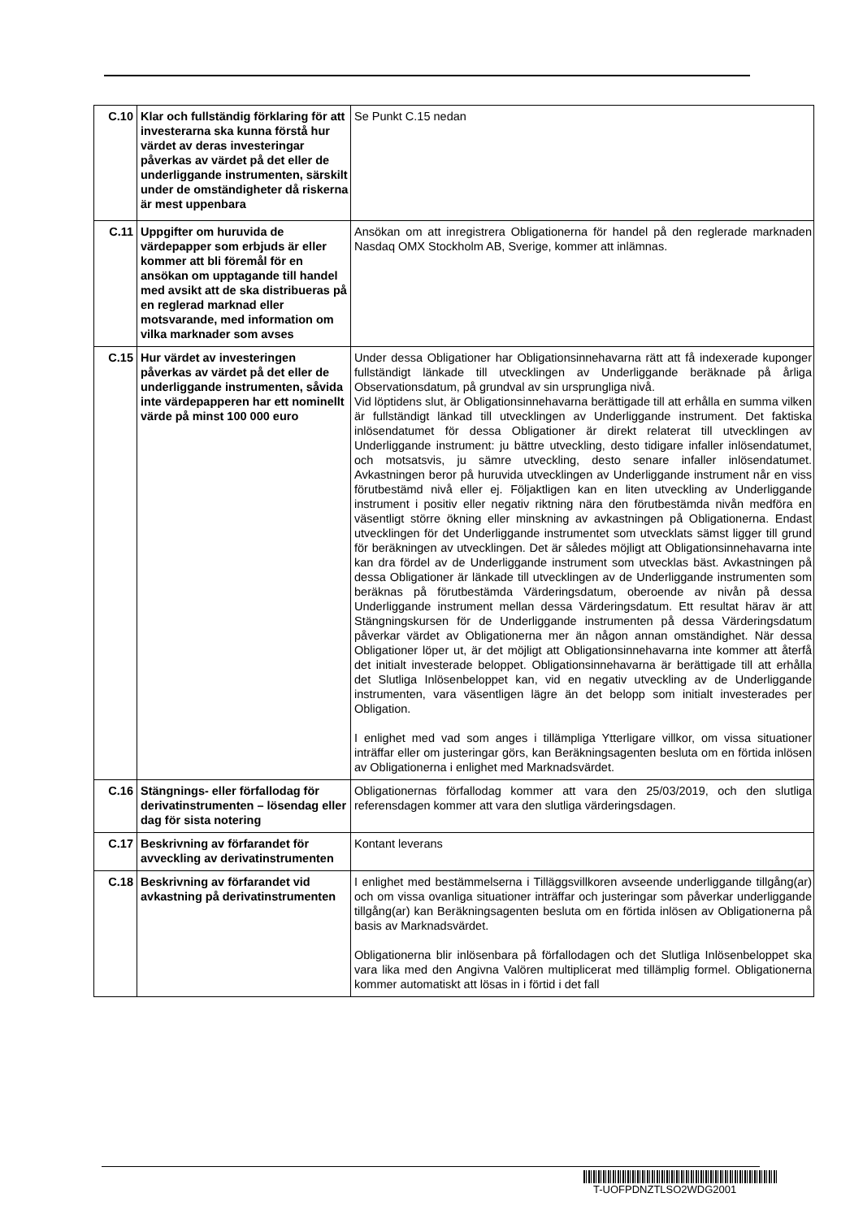| C.10 | Klar och fullständig förklaring för att investerarna ska kunna förstå hur värdet av deras investeringar påverkas av värdet på det eller de underliggande instrumenten, särskilt under de omständigheter då riskerna är mest uppenbara | Se Punkt C.15 nedan |
| C.11 | Uppgifter om huruvida de värdepapper som erbjuds är eller kommer att bli föremål för en ansökan om upptagande till handel med avsikt att de ska distribueras på en reglerad marknad eller motsvarande, med information om vilka marknader som avses | Ansökan om att inregistrera Obligationerna för handel på den reglerade marknaden Nasdaq OMX Stockholm AB, Sverige, kommer att inlämnas. |
| C.15 | Hur värdet av investeringen påverkas av värdet på det eller de underliggande instrumenten, såvida inte värdepapperen har ett nominellt värde på minst 100 000 euro | Under dessa Obligationer har Obligationsinnehavarna rätt att få indexerade kuponger fullständigt länkade till utvecklingen av Underliggande beräknade på årliga Observationsdatum, på grundval av sin ursprungliga nivå. Vid löptidens slut, är Obligationsinnehavarna berättigade till att erhålla en summa vilken är fullständigt länkad till utvecklingen av Underliggande instrument. Det faktiska inlösendatumet för dessa Obligationer är direkt relaterat till utvecklingen av Underliggande instrument: ju bättre utveckling, desto tidigare infaller inlösendatumet, och motsatsvis, ju sämre utveckling, desto senare infaller inlösendatumet. Avkastningen beror på huruvida utvecklingen av Underliggande instrument når en viss förutbestämd nivå eller ej. Följaktligen kan en liten utveckling av Underliggande instrument i positiv eller negativ riktning nära den förutbestämda nivån medföra en väsentligt större ökning eller minskning av avkastningen på Obligationerna. Endast utvecklingen för det Underliggande instrumentet som utvecklats sämst ligger till grund för beräkningen av utvecklingen. Det är således möjligt att Obligationsinnehavarna inte kan dra fördel av de Underliggande instrument som utvecklas bäst. Avkastningen på dessa Obligationer är länkade till utvecklingen av de Underliggande instrumenten som beräknas på förutbestämda Värderingsdatum, oberoende av nivån på dessa Underliggande instrument mellan dessa Värderingsdatum. Ett resultat härav är att Stängningskursen för de Underliggande instrumenten på dessa Värderingsdatum påverkar värdet av Obligationerna mer än någon annan omständighet. När dessa Obligationer löper ut, är det möjligt att Obligationsinnehavarna inte kommer att återfå det initialt investerade beloppet. Obligationsinnehavarna är berättigade till att erhålla det Slutliga Inlösenbeloppet kan, vid en negativ utveckling av de Underliggande instrumenten, vara väsentligen lägre än det belopp som initialt investerades per Obligation. I enlighet med vad som anges i tillämpliga Ytterligare villkor, om vissa situationer inträffar eller om justeringar görs, kan Beräkningsagenten besluta om en förtida inlösen av Obligationerna i enlighet med Marknadsvärdet. |
| C.16 | Stängnings- eller förfallodag för derivatinstrumenten – lösendag eller dag för sista notering | Obligationernas förfallodag kommer att vara den 25/03/2019, och den slutliga referensdagen kommer att vara den slutliga värderingsdagen. |
| C.17 | Beskrivning av förfarandet för avveckling av derivatinstrumenten | Kontant leverans |
| C.18 | Beskrivning av förfarandet vid avkastning på derivatinstrumenten | I enlighet med bestämmelserna i Tilläggsvillkoren avseende underliggande tillgång(ar) och om vissa ovanliga situationer inträffar och justeringar som påverkar underliggande tillgång(ar) kan Beräkningsagenten besluta om en förtida inlösen av Obligationerna på basis av Marknadsvärdet. Obligationerna blir inlösenbara på förfallodagen och det Slutliga Inlösenbeloppet ska vara lika med den Angivna Valören multiplicerat med tillämplig formel. Obligationerna kommer automatiskt att lösas in i förtid i det fall |
T-UOFPDNZTLSO2WDG2001